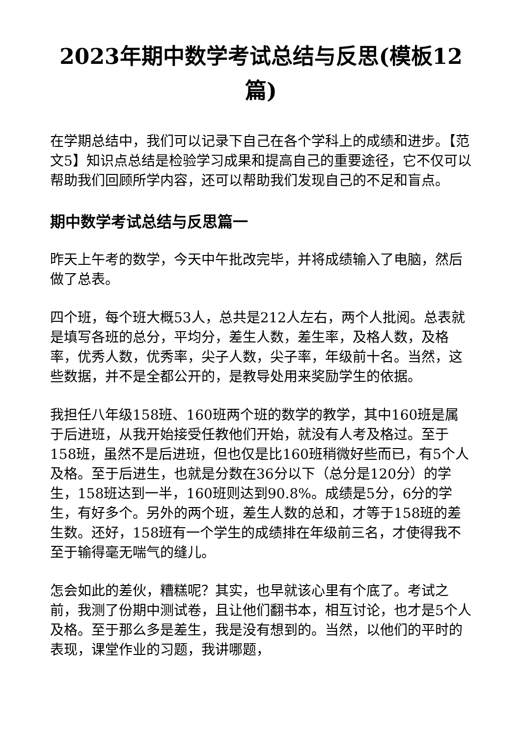2023年期中数学考试总结与反思(模板12篇)
在学期总结中，我们可以记录下自己在各个学科上的成绩和进步。【范文5】知识点总结是检验学习成果和提高自己的重要途径，它不仅可以帮助我们回顾所学内容，还可以帮助我们发现自己的不足和盲点。
期中数学考试总结与反思篇一
昨天上午考的数学，今天中午批改完毕，并将成绩输入了电脑，然后做了总表。
四个班，每个班大概53人，总共是212人左右，两个人批阅。总表就是填写各班的总分，平均分，差生人数，差生率，及格人数，及格率，优秀人数，优秀率，尖子人数，尖子率，年级前十名。当然，这些数据，并不是全都公开的，是教导处用来奖励学生的依据。
我担任八年级158班、160班两个班的数学的教学，其中160班是属于后进班，从我开始接受任教他们开始，就没有人考及格过。至于158班，虽然不是后进班，但也仅是比160班稍微好些而已，有5个人及格。至于后进生，也就是分数在36分以下（总分是120分）的学生，158班达到一半，160班则达到90.8%。成绩是5分，6分的学生，有好多个。另外的两个班，差生人数的总和，才等于158班的差生数。还好，158班有一个学生的成绩排在年级前三名，才使得我不至于输得毫无喘气的缝儿。
怎会如此的差伙，糟糕呢？其实，也早就该心里有个底了。考试之前，我测了份期中测试卷，且让他们翻书本，相互讨论，也才是5个人及格。至于那么多是差生，我是没有想到的。当然，以他们的平时的表现，课堂作业的习题，我讲哪题，